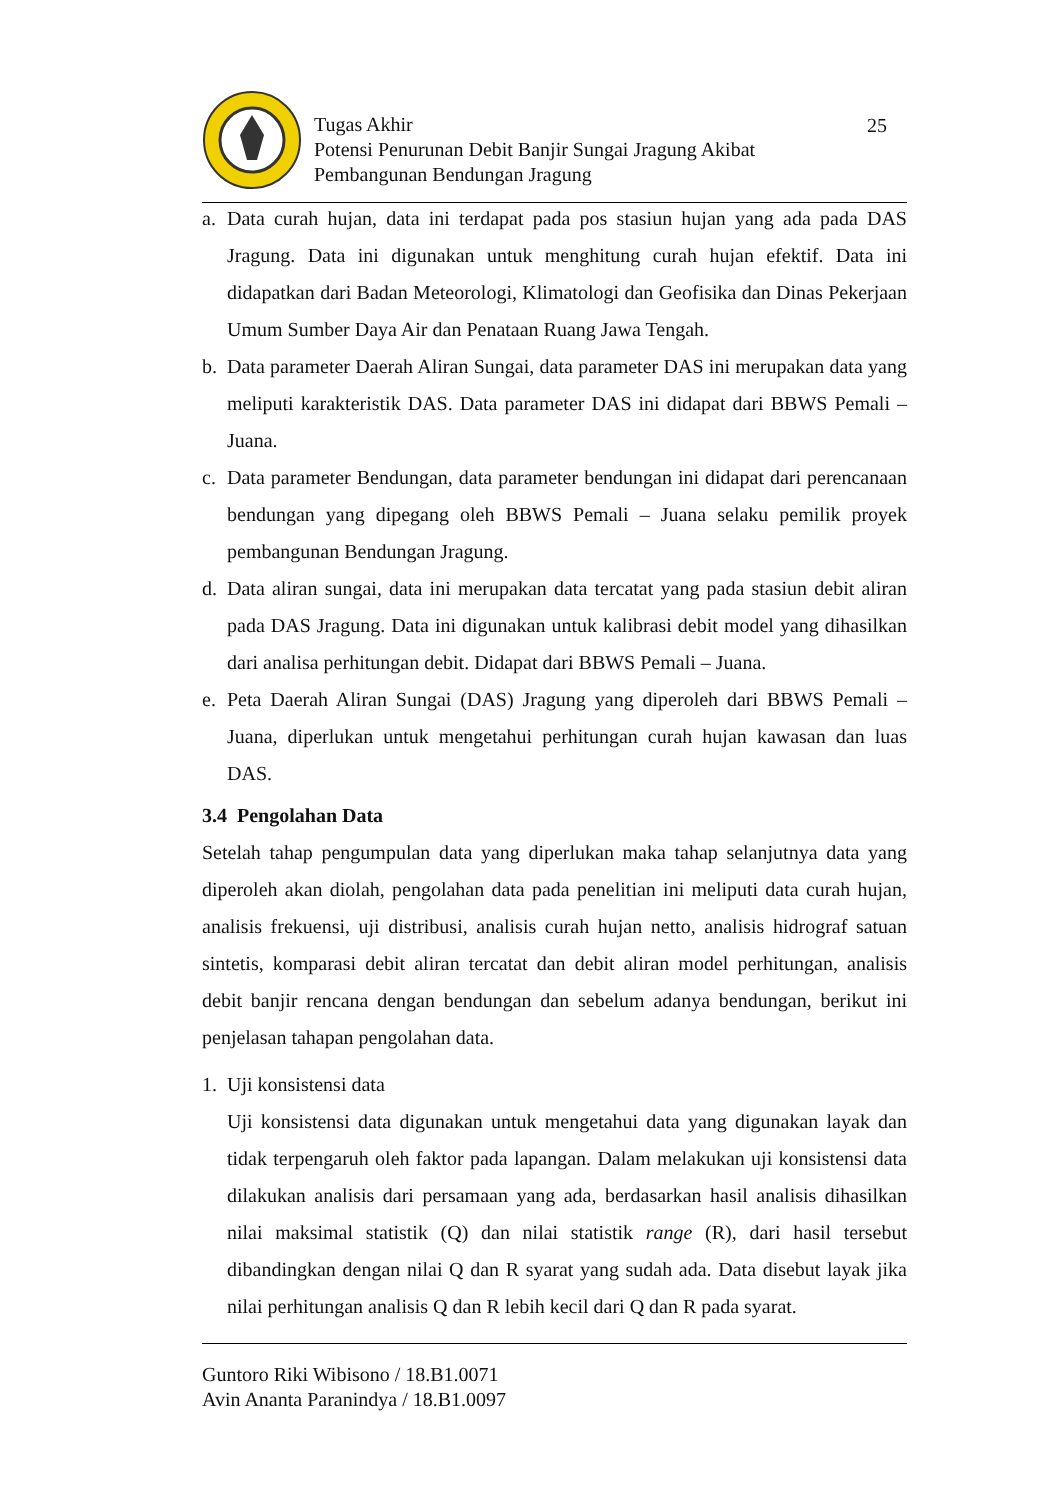Tugas Akhir
Potensi Penurunan Debit Banjir Sungai Jragung Akibat
Pembangunan Bendungan Jragung
25
a. Data curah hujan, data ini terdapat pada pos stasiun hujan yang ada pada DAS Jragung. Data ini digunakan untuk menghitung curah hujan efektif. Data ini didapatkan dari Badan Meteorologi, Klimatologi dan Geofisika dan Dinas Pekerjaan Umum Sumber Daya Air dan Penataan Ruang Jawa Tengah.
b. Data parameter Daerah Aliran Sungai, data parameter DAS ini merupakan data yang meliputi karakteristik DAS. Data parameter DAS ini didapat dari BBWS Pemali – Juana.
c. Data parameter Bendungan, data parameter bendungan ini didapat dari perencanaan bendungan yang dipegang oleh BBWS Pemali – Juana selaku pemilik proyek pembangunan Bendungan Jragung.
d. Data aliran sungai, data ini merupakan data tercatat yang pada stasiun debit aliran pada DAS Jragung. Data ini digunakan untuk kalibrasi debit model yang dihasilkan dari analisa perhitungan debit. Didapat dari BBWS Pemali – Juana.
e. Peta Daerah Aliran Sungai (DAS) Jragung yang diperoleh dari BBWS Pemali – Juana, diperlukan untuk mengetahui perhitungan curah hujan kawasan dan luas DAS.
3.4 Pengolahan Data
Setelah tahap pengumpulan data yang diperlukan maka tahap selanjutnya data yang diperoleh akan diolah, pengolahan data pada penelitian ini meliputi data curah hujan, analisis frekuensi, uji distribusi, analisis curah hujan netto, analisis hidrograf satuan sintetis, komparasi debit aliran tercatat dan debit aliran model perhitungan, analisis debit banjir rencana dengan bendungan dan sebelum adanya bendungan, berikut ini penjelasan tahapan pengolahan data.
1. Uji konsistensi data
Uji konsistensi data digunakan untuk mengetahui data yang digunakan layak dan tidak terpengaruh oleh faktor pada lapangan. Dalam melakukan uji konsistensi data dilakukan analisis dari persamaan yang ada, berdasarkan hasil analisis dihasilkan nilai maksimal statistik (Q) dan nilai statistik range (R), dari hasil tersebut dibandingkan dengan nilai Q dan R syarat yang sudah ada. Data disebut layak jika nilai perhitungan analisis Q dan R lebih kecil dari Q dan R pada syarat.
Guntoro Riki Wibisono / 18.B1.0071
Avin Ananta Paranindya / 18.B1.0097